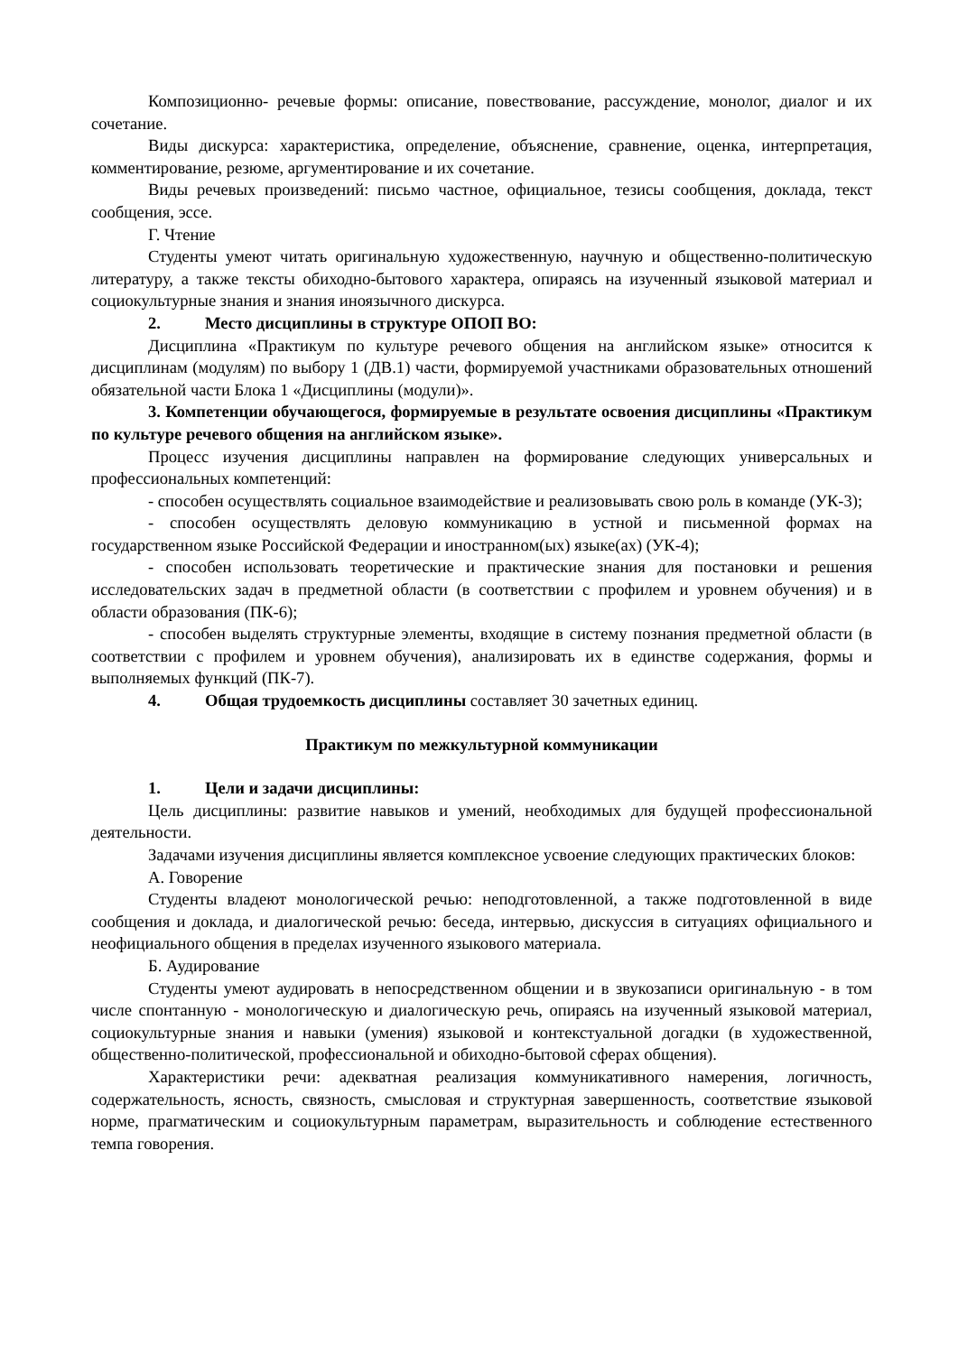Композиционно- речевые формы: описание, повествование, рассуждение, монолог, диалог и их сочетание.
Виды дискурса: характеристика, определение, объяснение, сравнение, оценка, интерпретация, комментирование, резюме, аргументирование и их сочетание.
Виды речевых произведений: письмо частное, официальное, тезисы сообщения, доклада, текст сообщения, эссе.
Г. Чтение
Студенты умеют читать оригинальную художественную, научную и общественно-политическую литературу, а также тексты обиходно-бытового характера, опираясь на изученный языковой материал и социокультурные знания и знания иноязычного дискурса.
2. Место дисциплины в структуре ОПОП ВО:
Дисциплина «Практикум по культуре речевого общения на английском языке» относится к дисциплинам (модулям) по выбору 1 (ДВ.1) части, формируемой участниками образовательных отношений обязательной части Блока 1 «Дисциплины (модули)».
3. Компетенции обучающегося, формируемые в результате освоения дисциплины «Практикум по культуре речевого общения на английском языке».
Процесс изучения дисциплины направлен на формирование следующих универсальных и профессиональных компетенций:
- способен осуществлять социальное взаимодействие и реализовывать свою роль в команде (УК-3);
- способен осуществлять деловую коммуникацию в устной и письменной формах на государственном языке Российской Федерации и иностранном(ых) языке(ах) (УК-4);
- способен использовать теоретические и практические знания для постановки и решения исследовательских задач в предметной области (в соответствии с профилем и уровнем обучения) и в области образования (ПК-6);
- способен выделять структурные элементы, входящие в систему познания предметной области (в соответствии с профилем и уровнем обучения), анализировать их в единстве содержания, формы и выполняемых функций (ПК-7).
4. Общая трудоемкость дисциплины составляет 30 зачетных единиц.
Практикум по межкультурной коммуникации
1. Цели и задачи дисциплины:
Цель дисциплины: развитие навыков и умений, необходимых для будущей профессиональной деятельности.
Задачами изучения дисциплины является комплексное усвоение следующих практических блоков:
А. Говорение
Студенты владеют монологической речью: неподготовленной, а также подготовленной в виде сообщения и доклада, и диалогической речью: беседа, интервью, дискуссия в ситуациях официального и неофициального общения в пределах изученного языкового материала.
Б. Аудирование
Студенты умеют аудировать в непосредственном общении и в звукозаписи оригинальную - в том числе спонтанную - монологическую и диалогическую речь, опираясь на изученный языковой материал, социокультурные знания и навыки (умения) языковой и контекстуальной догадки (в художественной, общественно-политической, профессиональной и обиходно-бытовой сферах общения).
Характеристики речи: адекватная реализация коммуникативного намерения, логичность, содержательность, ясность, связность, смысловая и структурная завершенность, соответствие языковой норме, прагматическим и социокультурным параметрам, выразительность и соблюдение естественного темпа говорения.